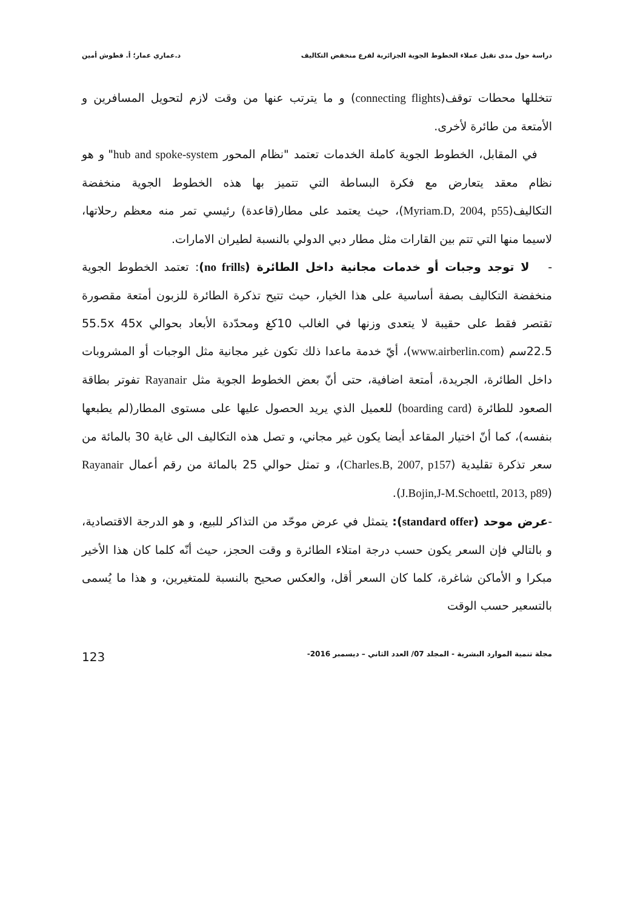دراسة حول مدى تقبل عملاء الخطوط الجوية الجزائرية لفرع منخفض التكاليف د.عماري عمار؛ أ. قطوش أمين
تتخللها محطات توقف(connecting flights) و ما يترتب عنها من وقت لازم لتحويل المسافرين و الأمتعة من طائرة لأخرى.
في المقابل، الخطوط الجوية كاملة الخدمات تعتمد "نظام المحور hub and spoke-system" و هو نظام معقد يتعارض مع فكرة البساطة التي تتميز بها هذه الخطوط الجوية منخفضة التكاليف(Myriam.D, 2004, p55)، حيث يعتمد على مطار(قاعدة) رئيسي تمر منه معظم رحلاتها، لاسيما منها التي تتم بين القارات مثل مطار دبي الدولي بالنسبة لطيران الامارات.
- لا توجد وجبات أو خدمات مجانية داخل الطائرة (no frills): تعتمد الخطوط الجوية منخفضة التكاليف بصفة أساسية على هذا الخيار، حيث تتيح تذكرة الطائرة للزبون أمتعة مقصورة تقتصر فقط على حقيبة لا يتعدى وزنها في الغالب 10كغ ومحدّدة الأبعاد بحوالي 55.5x 45x 22.5سم (www.airberlin.com)، أيّ خدمة ماعدا ذلك تكون غير مجانية مثل الوجبات أو المشروبات داخل الطائرة، الجريدة، أمتعة اضافية، حتى أنّ بعض الخطوط الجوية مثل Rayanair تفوتر بطاقة الصعود للطائرة (boarding card) للعميل الذي يريد الحصول عليها على مستوى المطار(لم يطبعها بنفسه)، كما أنّ اختيار المقاعد أيضا يكون غير مجاني، و تصل هذه التكاليف الى غاية 30 بالمائة من سعر تذكرة تقليدية (Charles.B, 2007, p157)، و تمثل حوالي 25 بالمائة من رقم أعمال Rayanair (J.Bojin,J-M.Schoettl, 2013, p89).
-عرض موحد (standard offer): يتمثل في عرض موحّد من التذاكر للبيع، و هو الدرجة الاقتصادية، و بالتالي فإن السعر يكون حسب درجة امتلاء الطائرة و وقت الحجز، حيث أنّه كلما كان هذا الأخير مبكرا و الأماكن شاغرة، كلما كان السعر أقل، والعكس صحيح بالنسبة للمتغيرين، و هذا ما يُسمى بالتسعير حسب الوقت
مجلة تنمية الموارد البشرية - المجلد 07/ العدد الثاني – ديسمبر 2016- 123